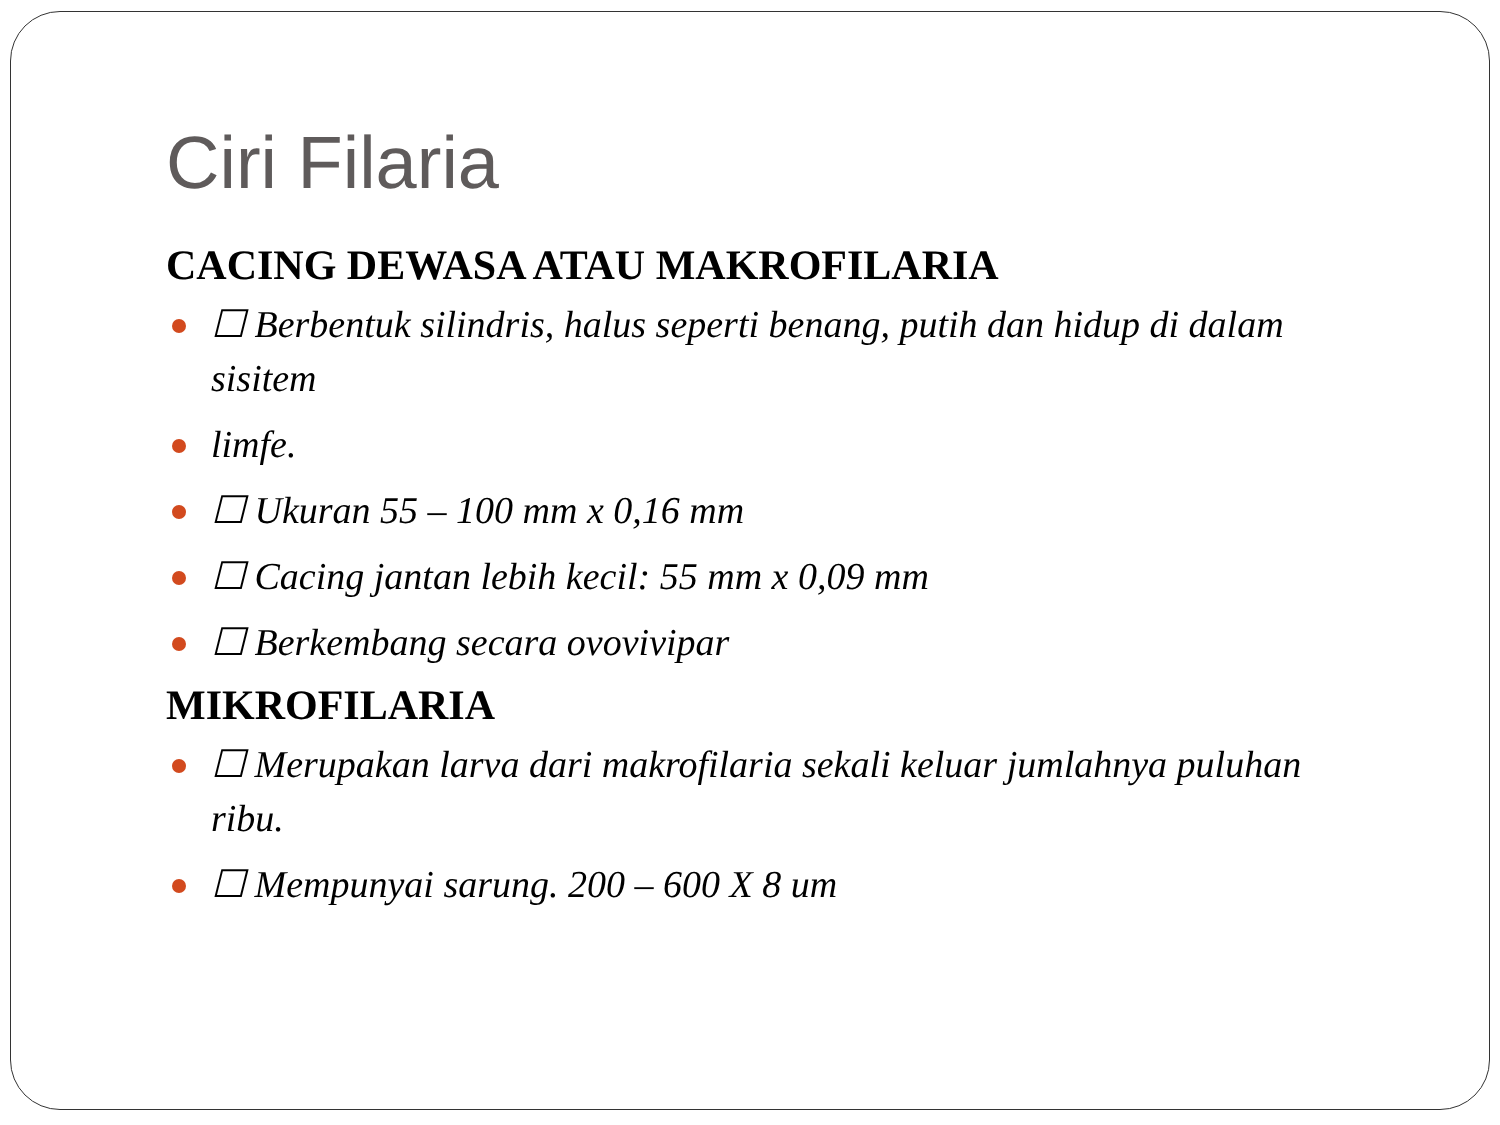Ciri Filaria
CACING DEWASA ATAU MAKROFILARIA
☐ Berbentuk silindris, halus seperti benang, putih dan hidup di dalam sisitem
limfe.
☐ Ukuran 55 – 100 mm x 0,16 mm
☐ Cacing jantan lebih kecil: 55 mm x 0,09 mm
☐ Berkembang secara ovovivipar
MIKROFILARIA
☐ Merupakan larva dari makrofilaria sekali keluar jumlahnya puluhan ribu.
☐ Mempunyai sarung. 200 – 600 X 8 um